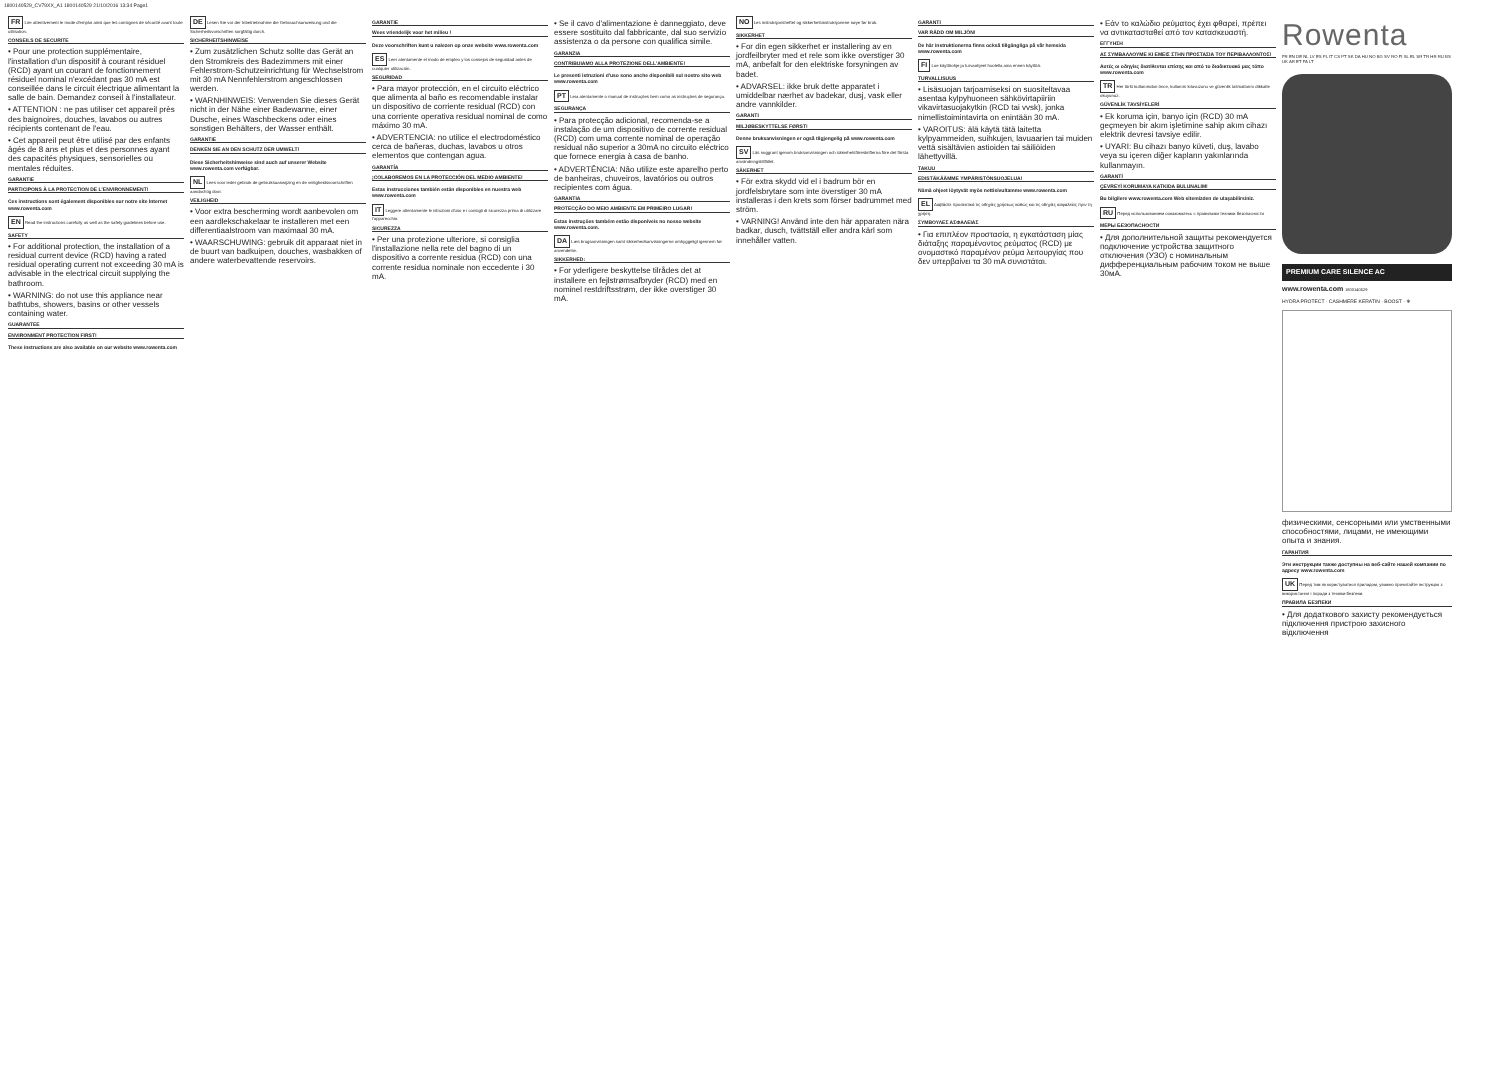1800140529_CV79XX_A1 1800140529 21/10/2016 13:34 Page1
FR Lire attentivement le mode d'emploi ainsi que les consignes de sécurité avant toute utilisation.
CONSEILS DE SECURITE
• Pour une protection supplémentaire, l'installation d'un dispositif à courant résiduel (RCD) ayant un courant de fonctionnement résiduel nominal n'excédant pas 30 mA est conseillée dans le circuit électrique alimentant la salle de bain. Demandez conseil à l'installateur.
• ATTENTION : ne pas utiliser cet appareil près des baignoires, douches, lavabos ou autres récipients contenant de l'eau.
• Cet appareil peut être utilisé par des enfants âgés de 8 ans et plus et des personnes ayant des capacités physiques, sensorielles ou mentales réduites.
GARANTIE
PARTICIPONS À LA PROTECTION DE L'ENVIRONNEMENT!
Ces instructions sont également disponibles sur notre site Internet www.rowenta.com
EN Read the instructions carefully as well as the safety guidelines before use.
SAFETY
• For additional protection, the installation of a residual current device (RCD) having a rated residual operating current not exceeding 30 mA is advisable in the electrical circuit supplying the bathroom.
• WARNING: do not use this appliance near bathtubs, showers, basins or other vessels containing water.
GUARANTEE
ENVIRONMENT PROTECTION FIRST!
These instructions are also available on our website www.rowenta.com
DE Lesen Sie vor der Inbetriebnahme die Gebrauchsanweisung und die Sicherheitsvorschriften sorgfältig durch.
SICHERHEITSHINWEISE
• Zum zusätzlichen Schutz sollte das Gerät an den Stromkreis des Badezimmers mit einer Fehlerstrom-Schutzeinrichtung für Wechselstrom mit 30 mA Nennfehlerstrom angeschlossen werden.
• WARNHINWEIS: Verwenden Sie dieses Gerät nicht in der Nähe einer Badewanne, einer Dusche, eines Waschbeckens oder eines sonstigen Behälters, der Wasser enthält.
GARANTIE
DENKEN SIE AN DEN SCHUTZ DER UMWELT!
Diese Sicherheitshinweise sind auch auf unserer Website www.rowenta.com verfügbar.
NL Lees voor ieder gebruik de gebruiksaanwijzing en de veiligheidsvoorschriften aandachtig door.
VEILIGHEID
• Voor extra bescherming wordt aanbevolen om een aardlekschakelaar te installeren met een differentiaalstroom van maximaal 30 mA.
• WAARSCHUWING: gebruik dit apparaat niet in de buurt van badkuipen, douches, wasbakken of andere waterbevattende reservoirs.
GARANTIE
Wees vriendelijk voor het milieu !
Deze voorschriften kunt u nalezen op onze website www.rowenta.com
ES Leer atentamente el modo de empleo y los consejos de seguridad antes de cualquier utilización.
SEGURIDAD
• Para mayor protección, en el circuito eléctrico que alimenta al baño es recomendable instalar un dispositivo de corriente residual (RCD) con una corriente operativa residual nominal de como máximo 30 mA.
• ADVERTENCIA: no utilice el electrodoméstico cerca de bañeras, duchas, lavabos u otros elementos que contengan agua.
GARANTÍA
¡COLABOREMOS EN LA PROTECCIÓN DEL MEDIO AMBIENTE!
Estas instrucciones también están disponibles en nuestra web www.rowenta.com
IT Leggere attentamente le istruzioni d'uso e i consigli di sicurezza prima di utilizzare l'apparecchio.
SICUREZZA
• Per una protezione ulteriore, si consiglia l'installazione nella rete del bagno di un dispositivo a corrente residua (RCD) con una corrente residua nominale non eccedente i 30 mA.
• Se il cavo d'alimentazione è danneggiato, deve essere sostituito dal fabbricante, dal suo servizio assistenza o da persone con qualifica simile.
GARANZIA
CONTRIBUIAMO ALLA PROTEZIONE DELL'AMBIENTE!
Le presenti istruzioni d'uso sono anche disponibili sul nostro sito web www.rowenta.com
PT Leia atentamente o manual de instruções bem como as instruções de segurança.
SEGURANÇA
• Para protecção adicional, recomenda-se a instalação de um dispositivo de corrente residual (RCD) com uma corrente nominal de operação residual não superior a 30mA no circuito eléctrico que fornece energia à casa de banho.
• ADVERTÊNCIA: Não utilize este aparelho perto de banheiras, chuveiros, lavatórios ou outros recipientes com água.
GARANTIA
PROTECÇÃO DO MEIO AMBIENTE EM PRIMEIRO LUGAR!
Estas instruções também estão disponíveis no nosso website www.rowenta.com.
DA Læs brugsanvisningen samt sikkerhedsanvisningerne omhyggeligt igennem før anvendelse.
SIKKERHED:
• For yderligere beskyttelse tilrådes det at installere en fejlstrømsafbryder (RCD) med en nominel restdriftsstrøm, der ikke overstiger 30 mA.
NO Les instruksjonsheftet og sikkerhetsinstruksjonene nøye før bruk.
SIKKERHET
• For din egen sikkerhet er installering av en jordfeilbryter med et rele som ikke overstiger 30 mA, anbefalt for den elektriske forsyningen av badet.
• ADVARSEL: ikke bruk dette apparatet i umiddelbar nærhet av badekar, dusj, vask eller andre vannkilder.
GARANTI
MILJØBESKYTTELSE FØRST!
Denne bruksanvisningen er også tilgjengelig på www.rowenta.com
SV Läs noggrant igenom bruksanvisningen och säkerhetsföreskrifterna före det första användningstillfället.
SÄKERHET
• För extra skydd vid el i badrum bör en jordfelsbrytare som inte överstiger 30 mA installeras i den krets som förser badrummet med ström.
• VARNING! Använd inte den här apparaten nära badkar, dusch, tvättställ eller andra kärl som innehåller vatten.
GARANTI
VAR RÄDD OM MILJÖN!
De här instruktionerna finns också tillgängliga på vår hemsida www.rowenta.com
FI Lue käyttöohje ja turvaohjeet huolella aina ennen käyttöä.
TURVALLISUUS
• Lisäsuojan tarjoamiseksi on suositeltavaa asentaa kylpyhuoneen sähkövirtapiiriin vikavirtasuojakytkin (RCD tai vvsk), jonka nimellistoimintavirta on enintään 30 mA.
• VAROITUS: älä käytä tätä laitetta kylpyammeiden, suihkujen, lavuaarien tai muiden vettä sisältävien astioiden tai säiliöiden lähettyvillä.
TAKUU
EDISTÄKÄÄMME YMPÄRISTÖNSUOJELUA!
Nämä ohjeet löytyvät myös nettisivultamme www.rowenta.com
EL Διαβάστε προσεκτικά τις οδηγίες χρήσεως καθώς και τις οδηγίες ασφαλείας πριν τη χρήση.
ΣΥΜΒΟΥΛΕΣ ΑΣΦΑΛΕΙΑΣ
• Για επιπλέον προστασία, η εγκατάσταση μίας διάταξης παραμένοντος ρεύματος (RCD) με ονομαστικό παραμένον ρεύμα λειτουργίας που δεν υπερβαίνει τα 30 mA συνιστάται.
• Εάν το καλώδιο ρεύματος έχει φθαρεί, πρέπει να αντικατασταθεί από τον κατασκευαστή.
ΕΓΓΥΗΣΗ
ΑΣ ΣΥΜΒΑΛΛΟΥΜΕ ΚΙ ΕΜΕΙΣ ΣΤΗΝ ΠΡΟΣΤΑΣΙΑ ΤΟΥ ΠΕΡΙΒΑΛΛΟΝΤΟΣ!
Αυτές οι οδηγίες διατίθενται επίσης και από το διαδικτυακό μας τόπο www.rowenta.com
TR Her türlü kullanımdan önce, kullanım kılavuzunu ve güvenlik talimatlarını dikkatle okuyunuz.
GÜVENLİK TAVSİYELERİ
• Ek koruma için, banyo için (RCD) 30 mA geçmeyen bir akım işletimine sahip akım cihazı elektrik devresi tavsiye edilir.
• UYARI: Bu cihazı banyo küveti, duş, lavabo veya su içeren diğer kapların yakınlarında kullanmayın.
GARANTİ
ÇEVREYİ KORUMAYA KATKIDA BULUNALIM!
Bu bilgilere www.rowenta.com Web sitemizden de ulaşabilirsiniz.
RU Перед использованием ознакомьтесь с правилами техники безопасности
МЕРЫ БЕЗОПАСНОСТИ
• Для дополнительной защиты рекомендуется подключение устройства защитного отключения (УЗО) с номинальным дифференциальным рабочим током не выше 30мА.
Rowenta
FR EN DE NL LV ES PL IT CS PT SK DA HU NO BG SV RO FI SL EL SR TR HR RU BS UK AR ET FA LT
PREMIUM CARE SILENCE AC
www.rowenta.com 1800140529
HYDRA PROTECT · CASHMERE KERATIN · BOOST · ❄
физическими, сенсорными или умственными способностями, лицами, не имеющими опыта и знания.
ГАРАНТИЯ
Эти инструкции также доступны на веб-сайте нашей компании по адресу www.rowenta.com
UK Перед тим як користуватися приладом, уважно прочитайте інструкцію з використання і поради з техніки безпеки.
ПРАВИЛА БЕЗПЕКИ
• Для додаткового захисту рекомендується підключення пристрою захисного відключення